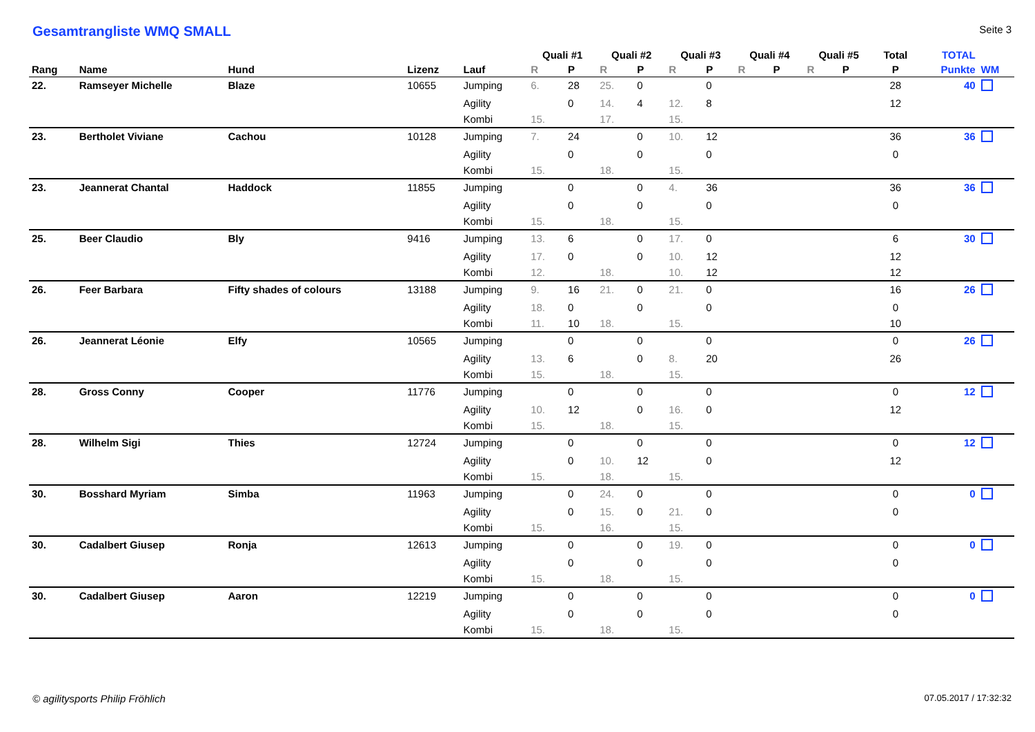Gesamtrangliste WMQ SMALL
Seite 3
| | | | | | Quali #1 | | Quali #2 | | Quali #3 | | Quali #4 | | Quali #5 | | Total | TOTAL | |
| --- | --- | --- | --- | --- | --- | --- | --- | --- | --- | --- | --- | --- | --- | --- | --- | --- | --- |
| Rang | Name | Hund | Lizenz | Lauf | R | P | R | P | R | P | R | P | R | P | P | Punkte | WM |
| 22. | Ramseyer Michelle | Blaze | 10655 | Jumping | 6. | 28 | 25. | 0 | | 0 | | | | | 28 | 40 | |
| | | | | Agility | | 0 | 14. | 4 | 12. | 8 | | | | | 12 | | |
| | | | | Kombi | 15. | | 17. | | 15. | | | | | | | | |
| 23. | Bertholet Viviane | Cachou | 10128 | Jumping | 7. | 24 | | 0 | 10. | 12 | | | | | 36 | 36 | |
| | | | | Agility | | 0 | | 0 | | 0 | | | | | 0 | | |
| | | | | Kombi | 15. | | 18. | | 15. | | | | | | | | |
| 23. | Jeannerat Chantal | Haddock | 11855 | Jumping | | 0 | | 0 | 4. | 36 | | | | | 36 | 36 | |
| | | | | Agility | | 0 | | 0 | | 0 | | | | | 0 | | |
| | | | | Kombi | 15. | | 18. | | 15. | | | | | | | | |
| 25. | Beer Claudio | Bly | 9416 | Jumping | 13. | 6 | | 0 | 17. | 0 | | | | | 6 | 30 | |
| | | | | Agility | 17. | 0 | | 0 | 10. | 12 | | | | | 12 | | |
| | | | | Kombi | 12. | | 18. | | 10. | 12 | | | | | 12 | | |
| 26. | Feer Barbara | Fifty shades of colours | 13188 | Jumping | 9. | 16 | 21. | 0 | 21. | 0 | | | | | 16 | 26 | |
| | | | | Agility | 18. | 0 | | 0 | | 0 | | | | | 0 | | |
| | | | | Kombi | 11. | 10 | 18. | | 15. | | | | | | 10 | | |
| 26. | Jeannerat Léonie | Elfy | 10565 | Jumping | | 0 | | 0 | | 0 | | | | | 0 | 26 | |
| | | | | Agility | 13. | 6 | | 0 | 8. | 20 | | | | | 26 | | |
| | | | | Kombi | 15. | | 18. | | 15. | | | | | | | | |
| 28. | Gross Conny | Cooper | 11776 | Jumping | | 0 | | 0 | | 0 | | | | | 0 | 12 | |
| | | | | Agility | 10. | 12 | | 0 | 16. | 0 | | | | | 12 | | |
| | | | | Kombi | 15. | | 18. | | 15. | | | | | | | | |
| 28. | Wilhelm Sigi | Thies | 12724 | Jumping | | 0 | | 0 | | 0 | | | | | 0 | 12 | |
| | | | | Agility | | 0 | 10. | 12 | | 0 | | | | | 12 | | |
| | | | | Kombi | 15. | | 18. | | 15. | | | | | | | | |
| 30. | Bosshard Myriam | Simba | 11963 | Jumping | | 0 | 24. | 0 | | 0 | | | | | 0 | 0 | |
| | | | | Agility | | 0 | 15. | 0 | 21. | 0 | | | | | 0 | | |
| | | | | Kombi | 15. | | 16. | | 15. | | | | | | | | |
| 30. | Cadalbert Giusep | Ronja | 12613 | Jumping | | 0 | | 0 | 19. | 0 | | | | | 0 | 0 | |
| | | | | Agility | | 0 | | 0 | | 0 | | | | | 0 | | |
| | | | | Kombi | 15. | | 18. | | 15. | | | | | | | | |
| 30. | Cadalbert Giusep | Aaron | 12219 | Jumping | | 0 | | 0 | | 0 | | | | | 0 | 0 | |
| | | | | Agility | | 0 | | 0 | | 0 | | | | | 0 | | |
| | | | | Kombi | 15. | | 18. | | 15. | | | | | | | | |
© agilitysports Philip Fröhlich 07.05.2017 / 17:32:32